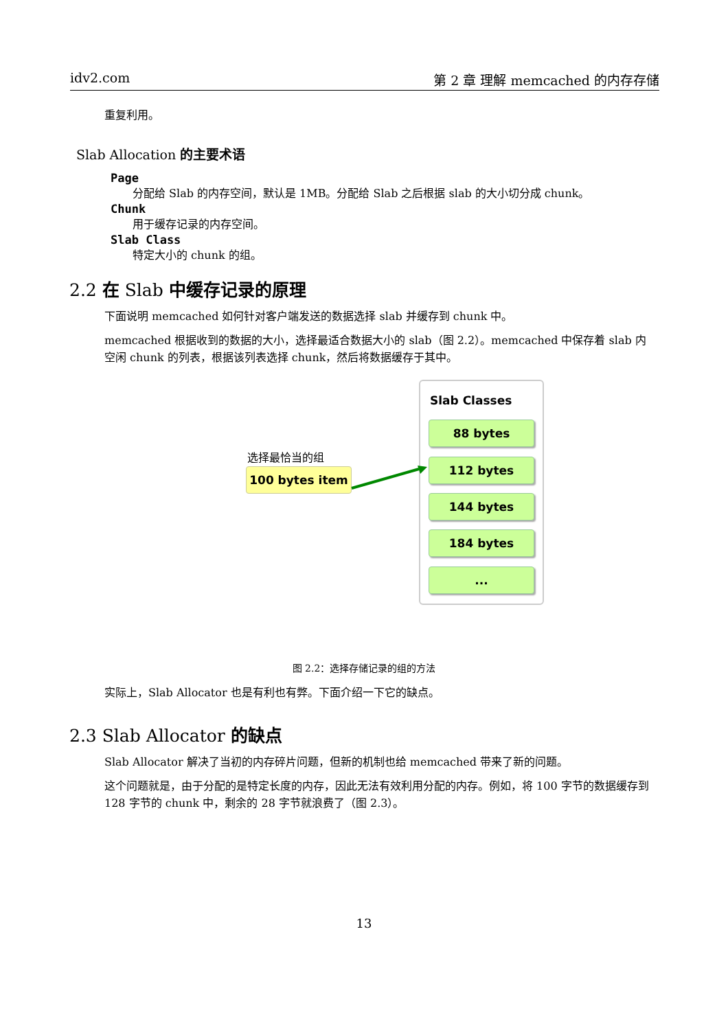idv2.com 第 2 章 理解 memcached 的内存存储
重复利用。
Slab Allocation 的主要术语
Page
分配给 Slab 的内存空间，默认是 1MB。分配给 Slab 之后根据 slab 的大小切分成 chunk。
Chunk
用于缓存记录的内存空间。
Slab Class
特定大小的 chunk 的组。
2.2 在 Slab 中缓存记录的原理
下面说明 memcached 如何针对客户端发送的数据选择 slab 并缓存到 chunk 中。
memcached 根据收到的数据的大小，选择最适合数据大小的 slab（图 2.2）。memcached 中保存着 slab 内空闲 chunk 的列表，根据该列表选择 chunk，然后将数据缓存于其中。
Slab Classes
88 bytes
112 bytes
144 bytes
184 bytes
...
选择最恰当的组
100 bytes item
图 2.2：选择存储记录的组的方法
实际上，Slab Allocator 也是有利也有弊。下面介绍一下它的缺点。
2.3 Slab Allocator 的缺点
Slab Allocator 解决了当初的内存碎片问题，但新的机制也给 memcached 带来了新的问题。
这个问题就是，由于分配的是特定长度的内存，因此无法有效利用分配的内存。例如，将 100 字节的数据缓存到 128 字节的 chunk 中，剩余的 28 字节就浪费了（图 2.3）。
13